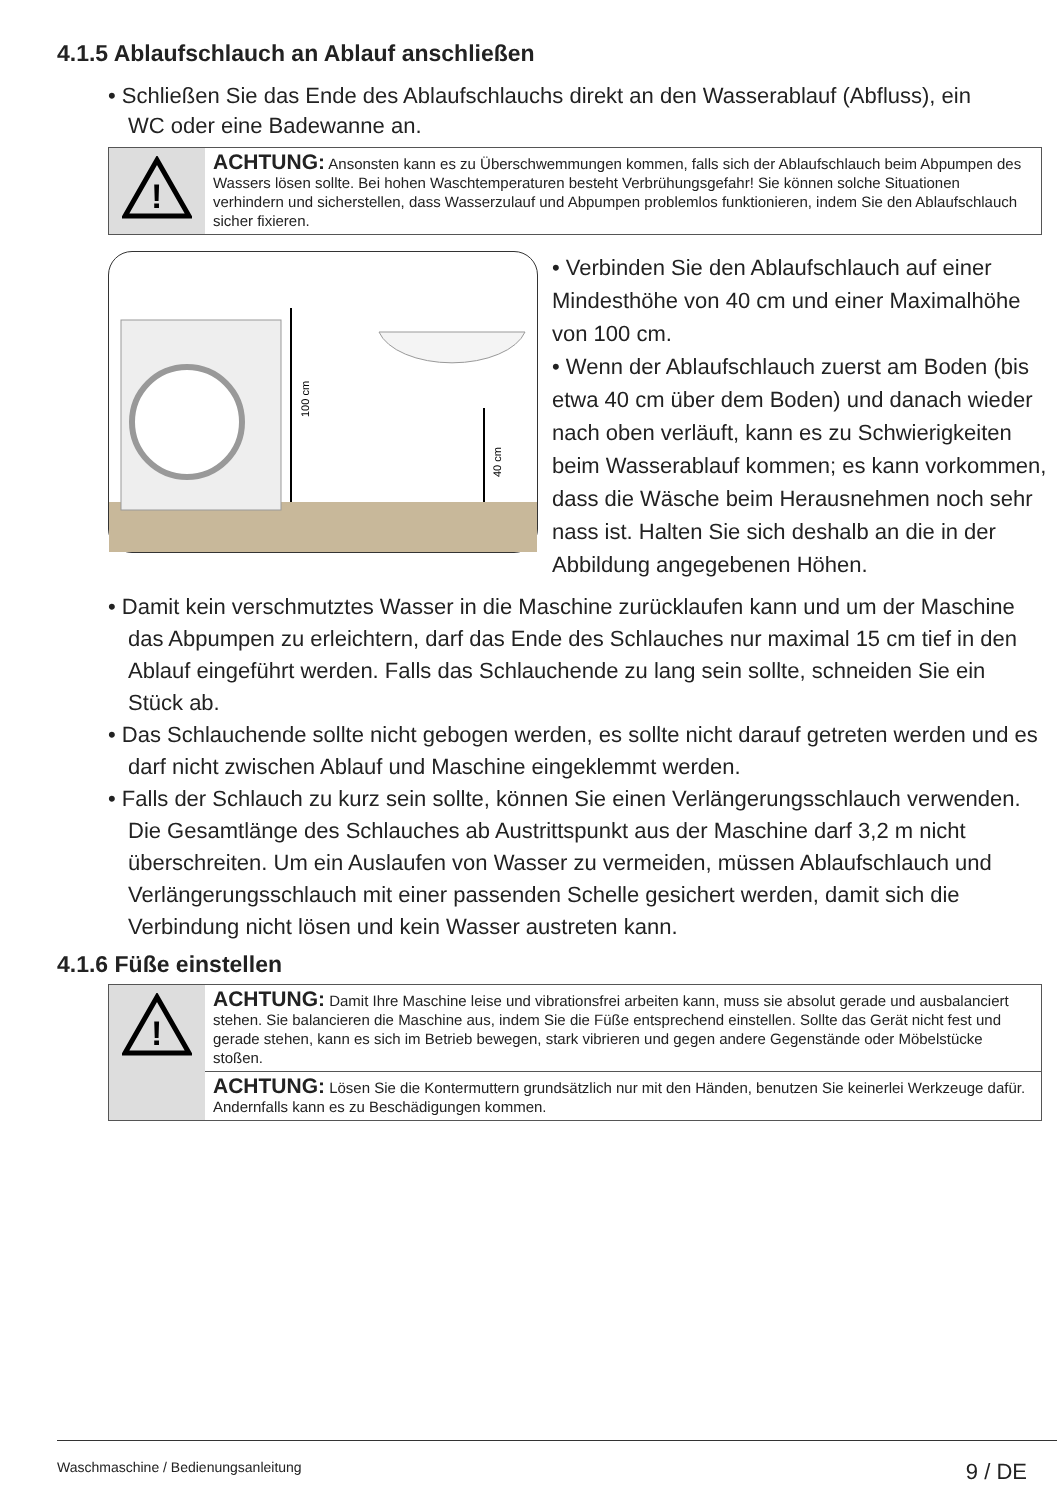4.1.5 Ablaufschlauch an Ablauf anschließen
• Schließen Sie das Ende des Ablaufschlauchs direkt an den Wasserablauf (Abfluss), ein WC oder eine Badewanne an.
!
ACHTUNG: Ansonsten kann es zu Überschwemmungen kommen, falls sich der Ablaufschlauch beim Abpumpen des Wassers lösen sollte. Bei hohen Waschtemperaturen besteht Verbrühungsgefahr! Sie können solche Situationen verhindern und sicherstellen, dass Wasserzulauf und Abpumpen problemlos funktionieren, indem Sie den Ablaufschlauch sicher fixieren.
100 cm
40 cm
• Verbinden Sie den Ablaufschlauch auf einer Mindesthöhe von 40 cm und einer Maximalhöhe von 100 cm.
• Wenn der Ablaufschlauch zuerst am Boden (bis etwa 40 cm über dem Boden) und danach wieder nach oben verläuft, kann es zu Schwierigkeiten beim Wasserablauf kommen; es kann vorkommen, dass die Wäsche beim Herausnehmen noch sehr nass ist. Halten Sie sich deshalb an die in der Abbildung angegebenen Höhen.
• Damit kein verschmutztes Wasser in die Maschine zurücklaufen kann und um der Maschine das Abpumpen zu erleichtern, darf das Ende des Schlauches nur maximal 15 cm tief in den Ablauf eingeführt werden. Falls das Schlauchende zu lang sein sollte, schneiden Sie ein Stück ab.
• Das Schlauchende sollte nicht gebogen werden, es sollte nicht darauf getreten werden und es darf nicht zwischen Ablauf und Maschine eingeklemmt werden.
• Falls der Schlauch zu kurz sein sollte, können Sie einen Verlängerungsschlauch verwenden. Die Gesamtlänge des Schlauches ab Austrittspunkt aus der Maschine darf 3,2 m nicht überschreiten. Um ein Auslaufen von Wasser zu vermeiden, müssen Ablaufschlauch und Verlängerungsschlauch mit einer passenden Schelle gesichert werden, damit sich die Verbindung nicht lösen und kein Wasser austreten kann.
4.1.6 Füße einstellen
!
ACHTUNG: Damit Ihre Maschine leise und vibrationsfrei arbeiten kann, muss sie absolut gerade und ausbalanciert stehen. Sie balancieren die Maschine aus, indem Sie die Füße entsprechend einstellen. Sollte das Gerät nicht fest und gerade stehen, kann es sich im Betrieb bewegen, stark vibrieren und gegen andere Gegenstände oder Möbelstücke stoßen.
ACHTUNG: Lösen Sie die Kontermuttern grundsätzlich nur mit den Händen, benutzen Sie keinerlei Werkzeuge dafür. Andernfalls kann es zu Beschädigungen kommen.
Waschmaschine / Bedienungsanleitung 9 / DE